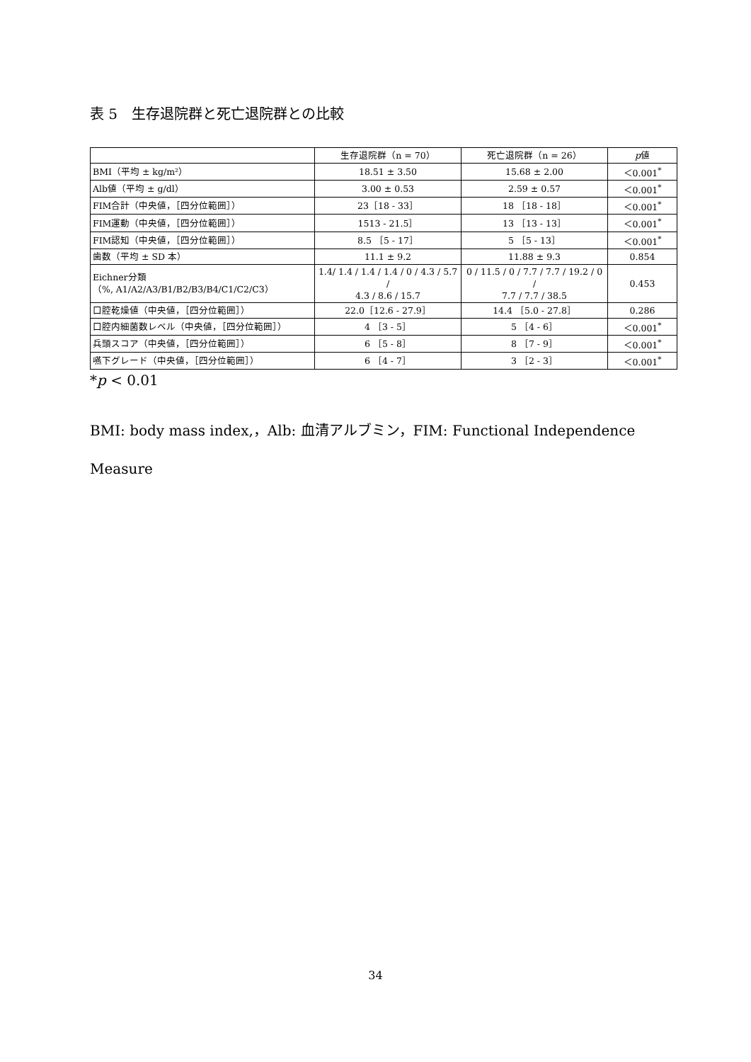表 5　生存退院群と死亡退院群との比較
| | 生存退院群（n = 70） | 死亡退院群（n = 26） | p 値 |
| --- | --- | --- | --- |
| BMI（平均 ± kg/m²） | 18.51 ± 3.50 | 15.68 ± 2.00 | ＜0.001<sup>*</sup> |
| Alb値（平均 ± g/dl） | 3.00 ± 0.53 | 2.59 ± 0.57 | ＜0.001<sup>*</sup> |
| FIM合計（中央値，［四分位範囲］） | 23［18 - 33］ | 18 ［18 - 18］ | ＜0.001<sup>*</sup> |
| FIM運動（中央値，［四分位範囲］） | 1513 - 21.5］ | 13 ［13 - 13］ | ＜0.001<sup>*</sup> |
| FIM認知（中央値，［四分位範囲］） | 8.5 ［5 - 17］ | 5 ［5 - 13］ | ＜0.001<sup>*</sup> |
| 歯数（平均 ± SD 本） | 11.1 ± 9.2 | 11.88 ± 9.3 | 0.854 |
| Eichner分類 （%, A1/A2/A3/B1/B2/B3/B4/C1/C2/C3） | 1.4/ 1.4 / 1.4 / 1.4 / 0 / 4.3 / 5.7 / 4.3 / 8.6 / 15.7 | 0 / 11.5 / 0 / 7.7 / 7.7 / 19.2 / 0 / 7.7 / 7.7 / 38.5 | 0.453 |
| 口腔乾燥値（中央値，［四分位範囲］） | 22.0［12.6 - 27.9］ | 14.4 ［5.0 - 27.8］ | 0.286 |
| 口腔内細菌数レベル（中央値，［四分位範囲］） | 4 ［3 - 5］ | 5 ［4 - 6］ | ＜0.001<sup>*</sup> |
| 兵頭スコア（中央値，［四分位範囲］） | 6 ［5 - 8］ | 8 ［7 - 9］ | ＜0.001<sup>*</sup> |
| 嚥下グレード（中央値，［四分位範囲］） | 6 ［4 - 7］ | 3 ［2 - 3］ | ＜0.001<sup>*</sup> |
*p < 0.01
BMI: body mass index,，Alb: 血清アルブミン，FIM: Functional Independence
Measure
34